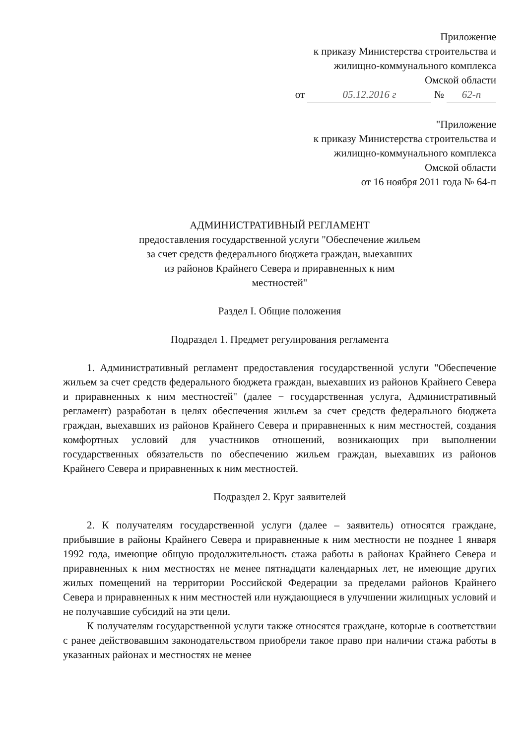Приложение
к приказу Министерства строительства и
жилищно-коммунального комплекса
Омской области
от 05.12.2016 г № 62-п
"Приложение
к приказу Министерства строительства и
жилищно-коммунального комплекса
Омской области
от 16 ноября 2011 года № 64-п
АДМИНИСТРАТИВНЫЙ РЕГЛАМЕНТ
предоставления государственной услуги "Обеспечение жильем
за счет средств федерального бюджета граждан, выехавших
из районов Крайнего Севера и приравненных к ним
местностей"
Раздел I. Общие положения
Подраздел 1. Предмет регулирования регламента
1. Административный регламент предоставления государственной услуги "Обеспечение жильем за счет средств федерального бюджета граждан, выехавших из районов Крайнего Севера и приравненных к ним местностей" (далее − государственная услуга, Административный регламент) разработан в целях обеспечения жильем за счет средств федерального бюджета граждан, выехавших из районов Крайнего Севера и приравненных к ним местностей, создания комфортных условий для участников отношений, возникающих при выполнении государственных обязательств по обеспечению жильем граждан, выехавших из районов Крайнего Севера и приравненных к ним местностей.
Подраздел 2. Круг заявителей
2. К получателям государственной услуги (далее – заявитель) относятся граждане, прибывшие в районы Крайнего Севера и приравненные к ним местности не позднее 1 января 1992 года, имеющие общую продолжительность стажа работы в районах Крайнего Севера и приравненных к ним местностях не менее пятнадцати календарных лет, не имеющие других жилых помещений на территории Российской Федерации за пределами районов Крайнего Севера и приравненных к ним местностей или нуждающиеся в улучшении жилищных условий и не получавшие субсидий на эти цели.
К получателям государственной услуги также относятся граждане, которые в соответствии с ранее действовавшим законодательством приобрели такое право при наличии стажа работы в указанных районах и местностях не менее